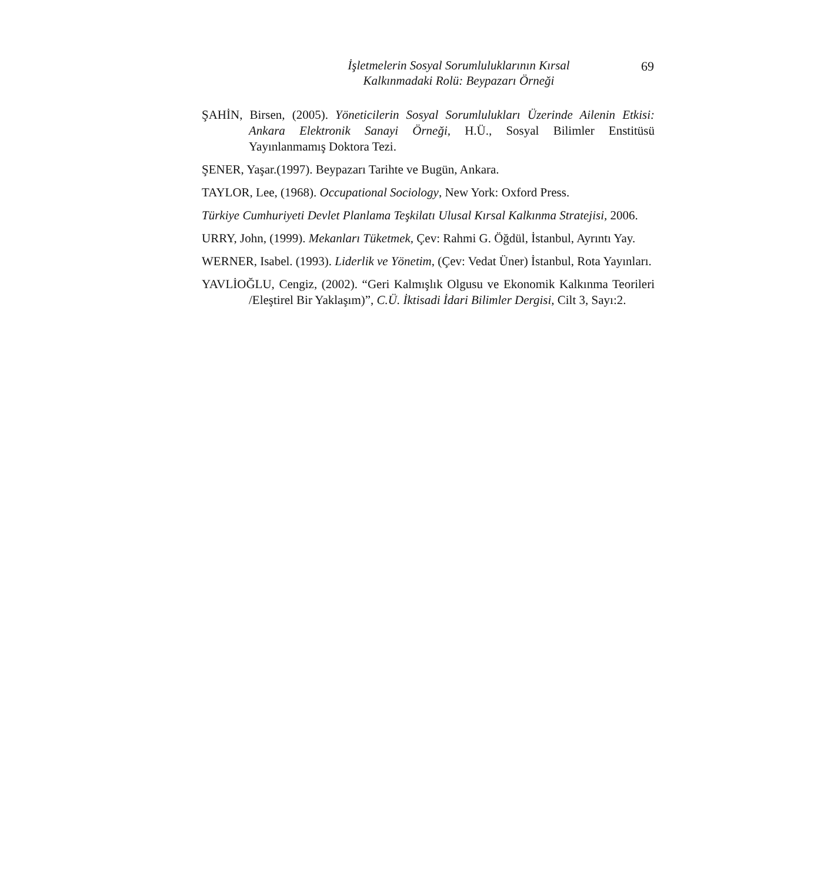İşletmelerin Sosyal Sorumluluklarının Kırsal
Kalkınmadaki Rolü: Beypazarı Örneği
69
ŞAHİN, Birsen, (2005). Yöneticilerin Sosyal Sorumlulukları Üzerinde Ailenin Etkisi: Ankara Elektronik Sanayi Örneği, H.Ü., Sosyal Bilimler Enstitüsü Yayınlanmamış Doktora Tezi.
ŞENER, Yaşar.(1997). Beypazarı Tarihte ve Bugün, Ankara.
TAYLOR, Lee, (1968). Occupational Sociology, New York: Oxford Press.
Türkiye Cumhuriyeti Devlet Planlama Teşkilatı Ulusal Kırsal Kalkınma Stratejisi, 2006.
URRY, John, (1999). Mekanları Tüketmek, Çev: Rahmi G. Öğdül, İstanbul, Ayrıntı Yay.
WERNER, Isabel. (1993). Liderlik ve Yönetim, (Çev: Vedat Üner) İstanbul, Rota Yayınları.
YAVLİOĞLU, Cengiz, (2002). “Geri Kalmışlık Olgusu ve Ekonomik Kalkınma Teorileri /Eleştirel Bir Yaklaşım)”, C.Ü. İktisadi İdari Bilimler Dergisi, Cilt 3, Sayı:2.